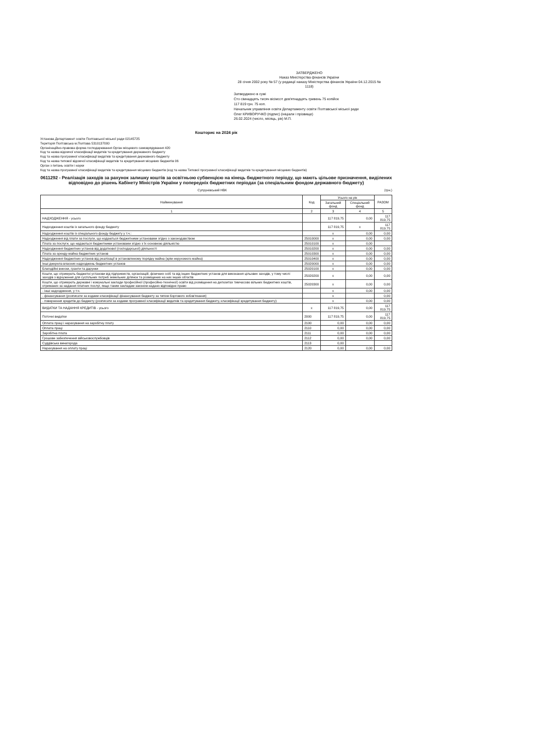ЗАТВЕРДЖЕНО
Наказ Міністерства фінансів України
28 січня 2002 року № 57 (у редакції наказу Міністерства фінансів України 04.12.2015 № 1118)
Затверджено в сумі
Сто сімнадцять тисяч вісімсот дев'ятнадцять гривень 75 копійок
117 819 грн. 75 коп.
Начальник управління освіти Департаменту освіти Полтавської міської ради
Олег КРИВОРУЧКО (підпис) (ініціали і прізвище)
26.02.2024 (число, місяць, рік) М.П.
Кошторис на 2024 рік
Установа Департамент освіти Полтавської міської ради 02145725
Територія Полтавська м.Полтава 5310137000
Організаційно-правова форма господарювання Орган місцевого самоврядування 420
Код та назва відомчої класифікації видатків та кредитування державного бюджету
Код та назва програмної класифікації видатків та кредитування державного бюджету
Код та назва типової відомчої класифікації видатків та кредитування місцевих бюджетів 06
Орган з питань освіти і науки
Код та назва програмної класифікації видатків та кредитування місцевих бюджетів (код та назва Типової програмної класифікації видатків та кредитування місцевих бюджетів)
0611292 - Реалізація заходів за рахунок залишку коштів за освітньою субвенцією на кінець бюджетного періоду, що мають цільове призначення, виділених відповідно до рішень Кабінету Міністрів України у попередніх бюджетних періодах (за спеціальним фондом державного бюджету)
Супрунівський НВК (грн.)
| Найменування | Код | Усього на рік | | РАЗОМ |
| --- | --- | --- | --- | --- |
| | | Загальний фонд | Спеціальний фонд | |
| 1 | 2 | 3 | 4 | 5 |
| НАДХОДЖЕННЯ - усього | | 117 819,75 | 0,00 | 117 819,75 |
| Надходження коштів із загального фонду бюджету | | 117 819,75 | х | 117 819,75 |
| Надходження коштів із спеціального фонду бюджету у т.ч.: | | х | 0,00 | 0,00 |
| Надходження від плати за послуги, що надаються бюджетними установами згідно з законодавством | 25010000 | х | 0,00 | 0,00 |
| Плата за послуги, що надаються бюджетними установами згідно з їх основною діяльністю | 25010100 | х | 0,00 | |
| Надходження бюджетних установ від додаткової (господарської) діяльності | 25010200 | х | 0,00 | 0,00 |
| Плата за оренду майна бюджетних установ | 25010300 | х | 0,00 | 0,00 |
| Надходження бюджетних установ від реалізації в установленому порядку майна (крім нерухомого майна) | 25010400 | х | 0,00 | 0,00 |
| Інші джерела власних надходжень бюджетних установ | 25020000 | х | 0,00 | 0,00 |
| Благодійні внески, гранти та дарунки | 25020100 | х | 0,00 | 0,00 |
| Кошти, що отримують бюджетні установи від підприємств, організацій, фізичних осіб та від інших бюджетних установ для виконання цільових заходів, у тому числі заходів з відчуження для суспільних потреб земельних ділянок та розміщених на них інших об'єктів | 25020200 | х | 0,00 | 0,00 |
| Кошти, що отримують державні і комунальні заклади професійної (професійно-технічної) освіти від розміщення на депозитах тимчасово вільних бюджетних коштів, отриманих за надання платних послуг, якщо таким закладам законом надано відповідне право | 25020300 | х | 0,00 | 0,00 |
| - інші надходження, у т.ч. | | х | 0,00 | 0,00 |
| - фінансування (розписати за кодами класифікації фінансування бюджету за типом боргового зобов'язання) | | х | | 0,00 |
| - повернення кредитів до бюджету (розписати за кодами програмної класифікації видатків та кредитування бюджету, класифікації кредитування бюджету) | | х | 0,00 | 0,00 |
| ВИДАТКИ ТА НАДАННЯ КРЕДИТІВ - усього | х | 117 819,75 | 0,00 | 117 819,75 |
| Поточні видатки | 2000 | 117 819,75 | 0,00 | 117 819,75 |
| Оплата праці і нарахування на заробітну плату | 2100 | 0,00 | 0,00 | 0,00 |
| Оплата праці | 2110 | 0,00 | 0,00 | 0,00 |
| Заробітна плата | 2111 | 0,00 | 0,00 | 0,00 |
| Грошове забезпечення військовослужбовців | 2112 | 0,00 | 0,00 | 0,00 |
| Суддівська винагорода | 2113 | 0,00 | | |
| Нарахування на оплату праці | 2120 | 0,00 | 0,00 | 0,00 |